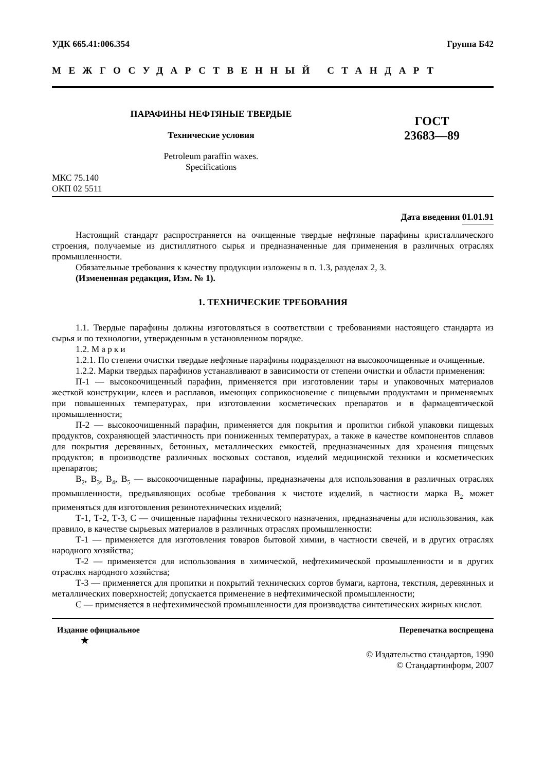УДК 665.41:006.354 Группа Б42
МЕЖГОСУДАРСТВЕННЫЙ СТАНДАРТ
ПАРАФИНЫ НЕФТЯНЫЕ ТВЕРДЫЕ
Технические условия
Petroleum paraffin waxes.
Specifications
ГОСТ
23683—89
МКС 75.140
ОКП 02 5511
Дата введения 01.01.91
Настоящий стандарт распространяется на очищенные твердые нефтяные парафины кристаллического строения, получаемые из дистиллятного сырья и предназначенные для применения в различных отраслях промышленности.
Обязательные требования к качеству продукции изложены в п. 1.3, разделах 2, 3.
(Измененная редакция, Изм. № 1).
1. ТЕХНИЧЕСКИЕ ТРЕБОВАНИЯ
1.1. Твердые парафины должны изготовляться в соответствии с требованиями настоящего стандарта из сырья и по технологии, утвержденным в установленном порядке.
1.2. Марки
1.2.1. По степени очистки твердые нефтяные парафины подразделяют на высокоочищенные и очищенные.
1.2.2. Марки твердых парафинов устанавливают в зависимости от степени очистки и области применения:
П-1 — высокоочищенный парафин, применяется при изготовлении тары и упаковочных материалов жесткой конструкции, клеев и расплавов, имеющих соприкосновение с пищевыми продуктами и применяемых при повышенных температурах, при изготовлении косметических препаратов и в фармацевтической промышленности;
П-2 — высокоочищенный парафин, применяется для покрытия и пропитки гибкой упаковки пищевых продуктов, сохраняющей эластичность при пониженных температурах, а также в качестве компонентов сплавов для покрытия деревянных, бетонных, металлических емкостей, предназначенных для хранения пищевых продуктов; в производстве различных восковых составов, изделий медицинской техники и косметических препаратов;
В<sub>2</sub>, В<sub>3</sub>, В<sub>4</sub>, В<sub>5</sub> — высокоочищенные парафины, предназначены для использования в различных отраслях промышленности, предъявляющих особые требования к чистоте изделий, в частности марка В<sub>2</sub> может применяться для изготовления резинотехнических изделий;
Т-1, Т-2, Т-3, С — очищенные парафины технического назначения, предназначены для использования, как правило, в качестве сырьевых материалов в различных отраслях промышленности:
Т-1 — применяется для изготовления товаров бытовой химии, в частности свечей, и в других отраслях народного хозяйства;
Т-2 — применяется для использования в химической, нефтехимической промышленности и в других отраслях народного хозяйства;
Т-3 — применяется для пропитки и покрытий технических сортов бумаги, картона, текстиля, деревянных и металлических поверхностей; допускается применение в нефтехимической промышленности;
С — применяется в нефтехимической промышленности для производства синтетических жирных кислот.
Издание официальное Перепечатка воспрещена
★
© Издательство стандартов, 1990
© Стандартинформ, 2007